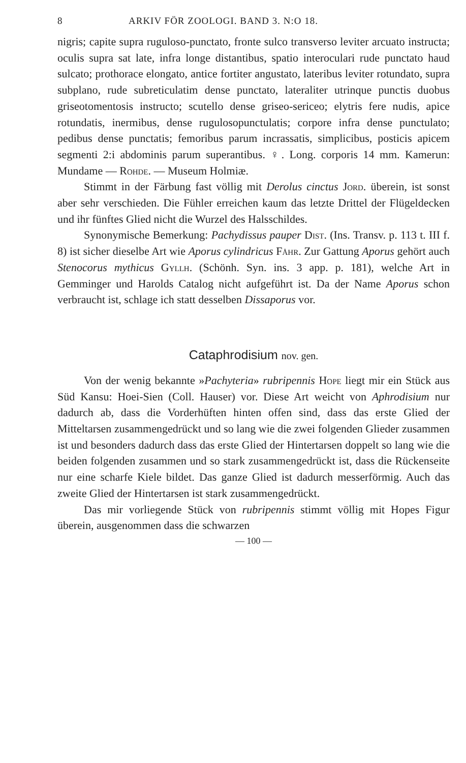8 ARKIV FÖR ZOOLOGI. BAND 3. N:O 18.
nigris; capite supra ruguloso-punctato, fronte sulco transverso leviter arcuato instructa; oculis supra sat late, infra longe distantibus, spatio interoculari rude punctato haud sulcato; prothorace elongato, antice fortiter angustato, lateribus leviter rotundato, supra subplano, rude subreticulatim dense punctato, lateraliter utrinque punctis duobus griseotomentosis instructo; scutello dense griseo-sericeo; elytris fere nudis, apice rotundatis, inermibus, dense rugulosopunctulatis; corpore infra dense punctulato; pedibus dense punctatis; femoribus parum incrassatis, simplicibus, posticis apicem segmenti 2:i abdominis parum superantibus. ♀. Long. corporis 14 mm. Kamerun: Mundame — Rohde. — Museum Holmiæ.
Stimmt in der Färbung fast völlig mit Derolus cinctus Jord. überein, ist sonst aber sehr verschieden. Die Fühler erreichen kaum das letzte Drittel der Flügeldecken und ihr fünftes Glied nicht die Wurzel des Halsschildes.
Synonymische Bemerkung: Pachydissus pauper Dist. (Ins. Transv. p. 113 t. III f. 8) ist sicher dieselbe Art wie Aporus cylindricus Fåhr. Zur Gattung Aporus gehört auch Stenocorus mythicus Gyllh. (Schönh. Syn. ins. 3 app. p. 181), welche Art in Gemminger und Harolds Catalog nicht aufgeführt ist. Da der Name Aporus schon verbraucht ist, schlage ich statt desselben Dissaporus vor.
Cataphrodisium nov. gen.
Von der wenig bekannte »Pachyteria» rubripennis Hope liegt mir ein Stück aus Süd Kansu: Hoei-Sien (Coll. Hauser) vor. Diese Art weicht von Aphrodisium nur dadurch ab, dass die Vorderhüften hinten offen sind, dass das erste Glied der Mitteltarsen zusammengedrückt und so lang wie die zwei folgenden Glieder zusammen ist und besonders dadurch dass das erste Glied der Hintertarsen doppelt so lang wie die beiden folgenden zusammen und so stark zusammengedrückt ist, dass die Rückenseite nur eine scharfe Kiele bildet. Das ganze Glied ist dadurch messerförmig. Auch das zweite Glied der Hintertarsen ist stark zusammengedrückt.
Das mir vorliegende Stück von rubripennis stimmt völlig mit Hopes Figur überein, ausgenommen dass die schwarzen
— 100 —